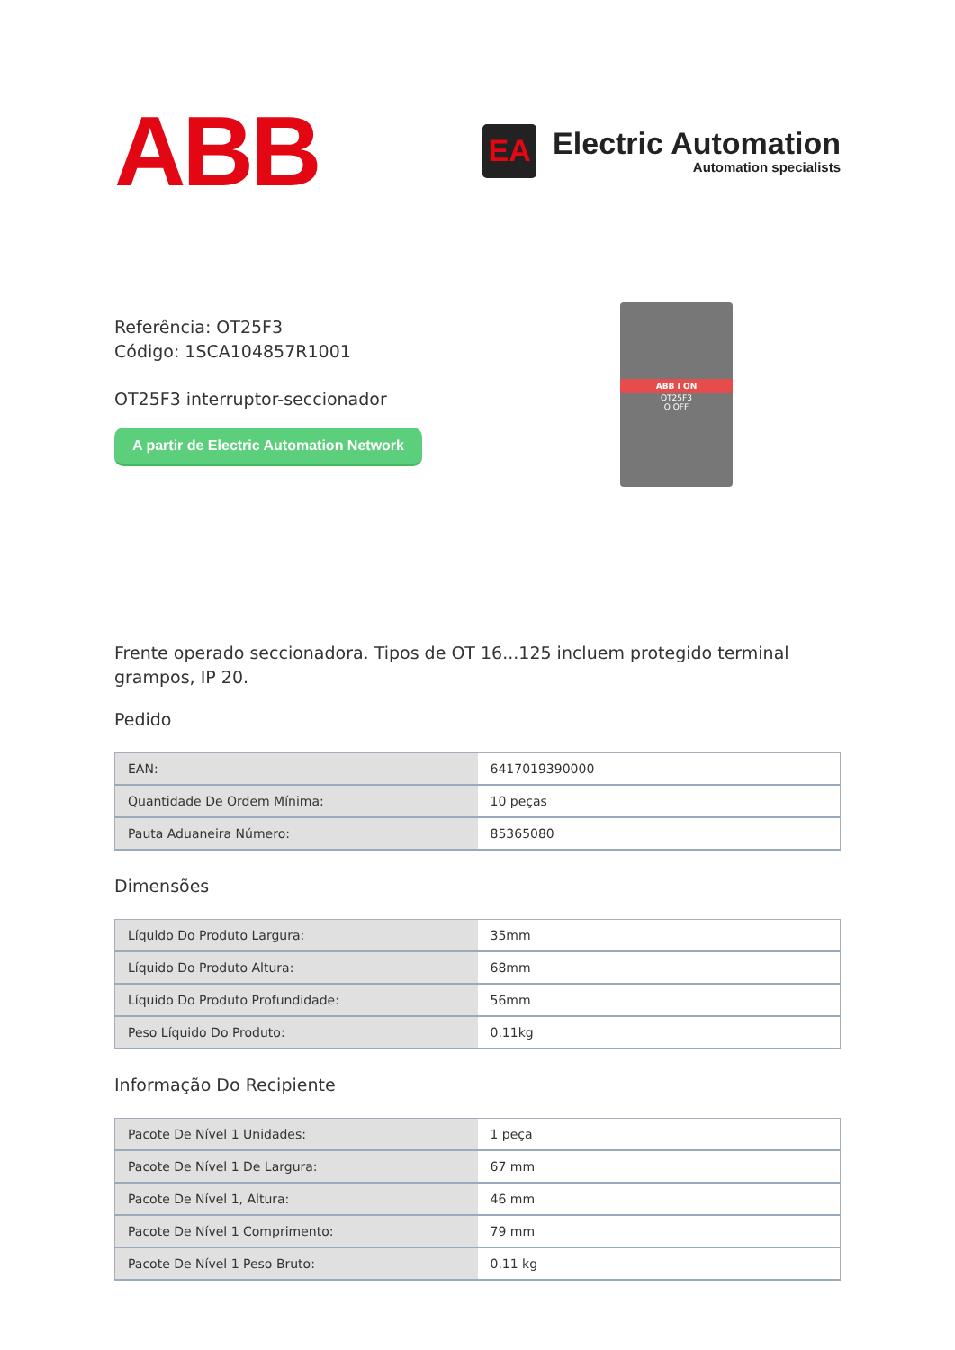ABB
EA
Electric Automation
Automation specialists
Referência: OT25F3
Código: 1SCA104857R1001
OT25F3 interruptor-seccionador
A partir de Electric Automation Network
ABB I ON
OT25F3
O OFF
Frente operado seccionadora. Tipos de OT 16...125 incluem protegido terminal grampos, IP 20.
Pedido
| EAN: | 6417019390000 |
| Quantidade De Ordem Mínima: | 10 peças |
| Pauta Aduaneira Número: | 85365080 |
Dimensões
| Líquido Do Produto Largura: | 35mm |
| Líquido Do Produto Altura: | 68mm |
| Líquido Do Produto Profundidade: | 56mm |
| Peso Líquido Do Produto: | 0.11kg |
Informação Do Recipiente
| Pacote De Nível 1 Unidades: | 1 peça |
| Pacote De Nível 1 De Largura: | 67 mm |
| Pacote De Nível 1, Altura: | 46 mm |
| Pacote De Nível 1 Comprimento: | 79 mm |
| Pacote De Nível 1 Peso Bruto: | 0.11 kg |